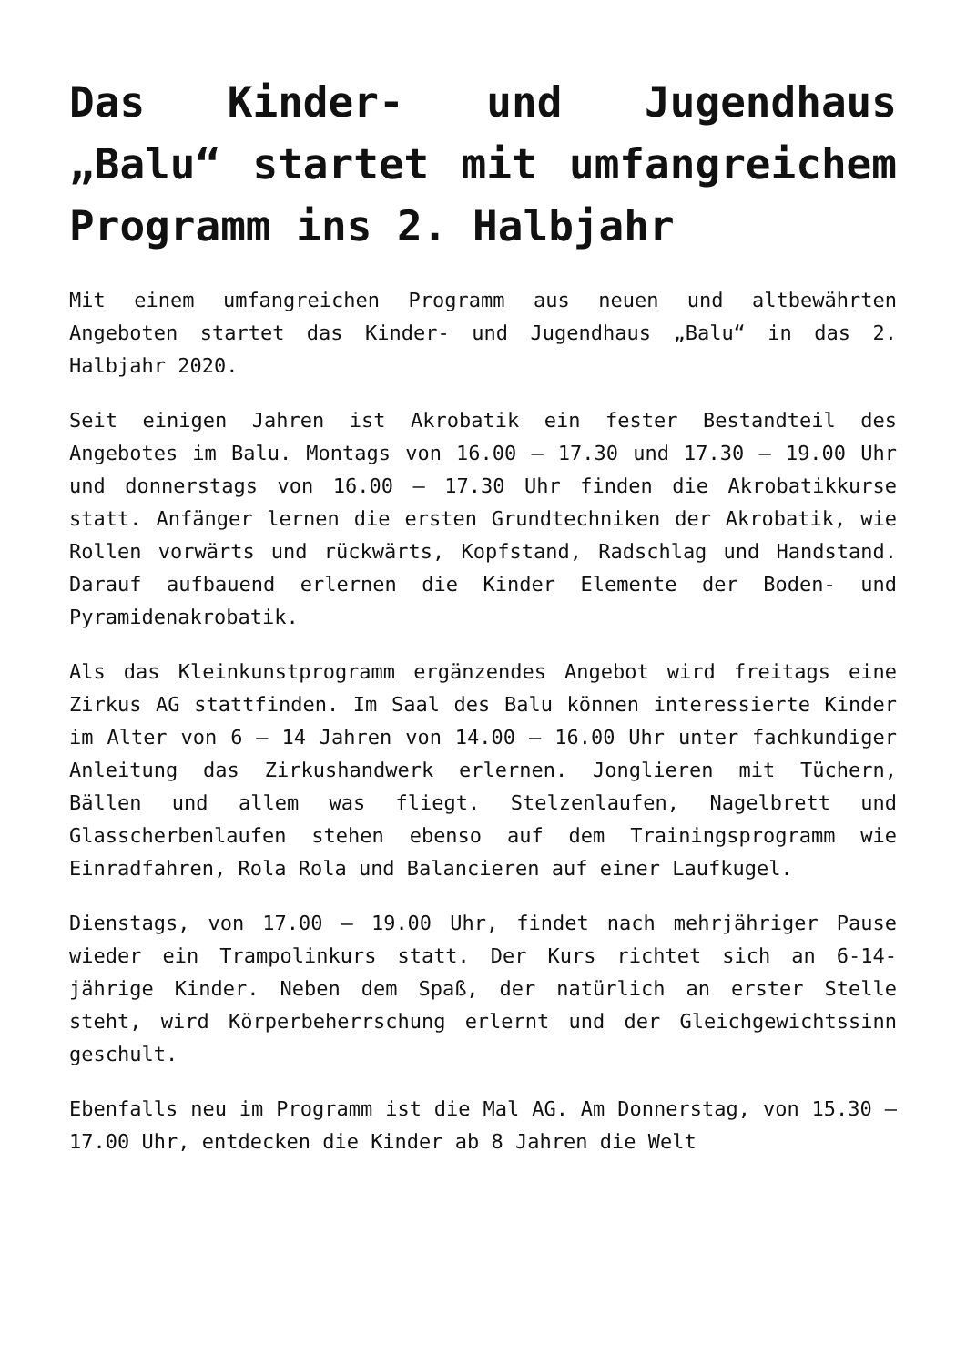Das Kinder- und Jugendhaus „Balu“ startet mit umfangreichem Programm ins 2. Halbjahr
Mit einem umfangreichen Programm aus neuen und altbewährten Angeboten startet das Kinder- und Jugendhaus „Balu“ in das 2. Halbjahr 2020.
Seit einigen Jahren ist Akrobatik ein fester Bestandteil des Angebotes im Balu. Montags von 16.00 – 17.30 und 17.30 – 19.00 Uhr und donnerstags von 16.00 – 17.30 Uhr finden die Akrobatikkurse statt. Anfänger lernen die ersten Grundtechniken der Akrobatik, wie Rollen vorwärts und rückwärts, Kopfstand, Radschlag und Handstand. Darauf aufbauend erlernen die Kinder Elemente der Boden- und Pyramidenakrobatik.
Als das Kleinkunstprogramm ergänzendes Angebot wird freitags eine Zirkus AG stattfinden. Im Saal des Balu können interessierte Kinder im Alter von 6 – 14 Jahren von 14.00 – 16.00 Uhr unter fachkundiger Anleitung das Zirkushandwerk erlernen. Jonglieren mit Tüchern, Bällen und allem was fliegt. Stelzenlaufen, Nagelbrett und Glasscherbenlaufen stehen ebenso auf dem Trainingsprogramm wie Einradfahren, Rola Rola und Balancieren auf einer Laufkugel.
Dienstags, von 17.00 – 19.00 Uhr, findet nach mehrjähriger Pause wieder ein Trampolinkurs statt. Der Kurs richtet sich an 6-14-jährige Kinder. Neben dem Spaß, der natürlich an erster Stelle steht, wird Körperbeherrschung erlernt und der Gleichgewichtssinn geschult.
Ebenfalls neu im Programm ist die Mal AG. Am Donnerstag, von 15.30 – 17.00 Uhr, entdecken die Kinder ab 8 Jahren die Welt